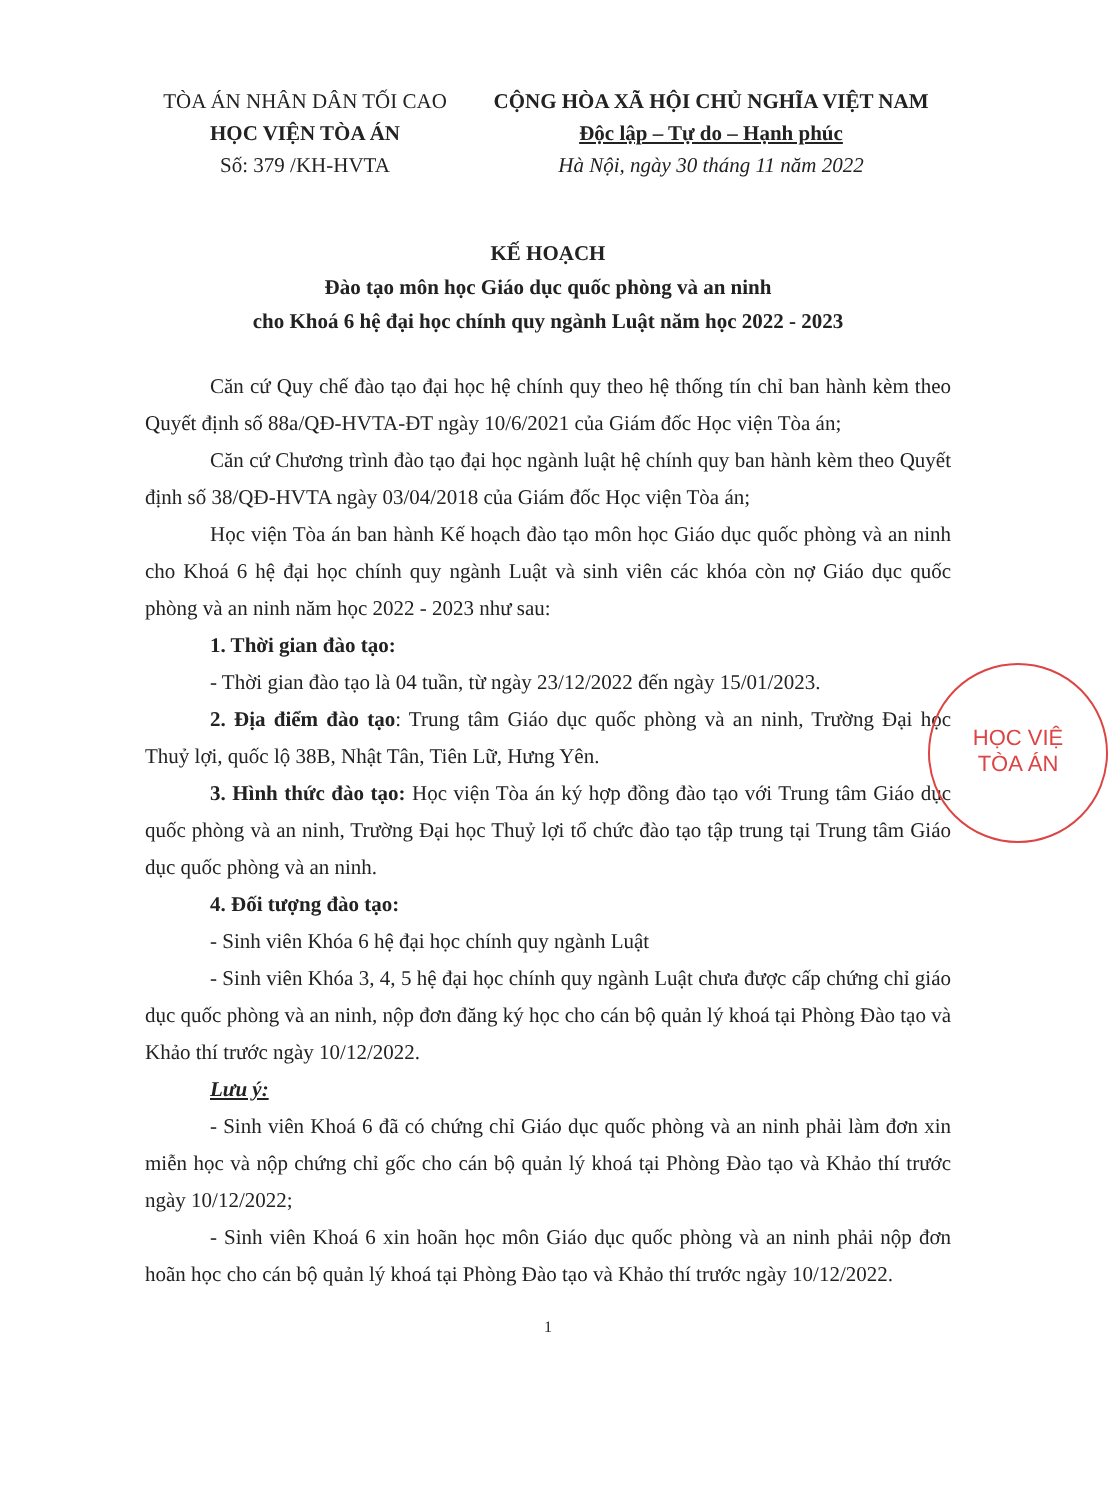TÒA ÁN NHÂN DÂN TỐI CAO
HỌC VIỆN TÒA ÁN
Số: 379 /KH-HVTA
CỘNG HÒA XÃ HỘI CHỦ NGHĨA VIỆT NAM
Độc lập – Tự do – Hạnh phúc
Hà Nội, ngày 30 tháng 11 năm 2022
KẾ HOẠCH
Đào tạo môn học Giáo dục quốc phòng và an ninh
cho Khoá 6 hệ đại học chính quy ngành Luật năm học 2022 - 2023
Căn cứ Quy chế đào tạo đại học hệ chính quy theo hệ thống tín chỉ ban hành kèm theo Quyết định số 88a/QĐ-HVTA-ĐT ngày 10/6/2021 của Giám đốc Học viện Tòa án;
Căn cứ Chương trình đào tạo đại học ngành luật hệ chính quy ban hành kèm theo Quyết định số 38/QĐ-HVTA ngày 03/04/2018 của Giám đốc Học viện Tòa án;
Học viện Tòa án ban hành Kế hoạch đào tạo môn học Giáo dục quốc phòng và an ninh cho Khoá 6 hệ đại học chính quy ngành Luật và sinh viên các khóa còn nợ Giáo dục quốc phòng và an ninh năm học 2022 - 2023 như sau:
1. Thời gian đào tạo:
- Thời gian đào tạo là 04 tuần, từ ngày 23/12/2022 đến ngày 15/01/2023.
2. Địa điểm đào tạo: Trung tâm Giáo dục quốc phòng và an ninh, Trường Đại học Thuỷ lợi, quốc lộ 38B, Nhật Tân, Tiên Lữ, Hưng Yên.
3. Hình thức đào tạo: Học viện Tòa án ký hợp đồng đào tạo với Trung tâm Giáo dục quốc phòng và an ninh, Trường Đại học Thuỷ lợi tổ chức đào tạo tập trung tại Trung tâm Giáo dục quốc phòng và an ninh.
4. Đối tượng đào tạo:
- Sinh viên Khóa 6 hệ đại học chính quy ngành Luật
- Sinh viên Khóa 3, 4, 5 hệ đại học chính quy ngành Luật chưa được cấp chứng chỉ giáo dục quốc phòng và an ninh, nộp đơn đăng ký học cho cán bộ quản lý khoá tại Phòng Đào tạo và Khảo thí trước ngày 10/12/2022.
Lưu ý:
- Sinh viên Khoá 6 đã có chứng chỉ Giáo dục quốc phòng và an ninh phải làm đơn xin miễn học và nộp chứng chỉ gốc cho cán bộ quản lý khoá tại Phòng Đào tạo và Khảo thí trước ngày 10/12/2022;
- Sinh viên Khoá 6 xin hoãn học môn Giáo dục quốc phòng và an ninh phải nộp đơn hoãn học cho cán bộ quản lý khoá tại Phòng Đào tạo và Khảo thí trước ngày 10/12/2022.
1
HỌC VIỆ
TÒA ÁN